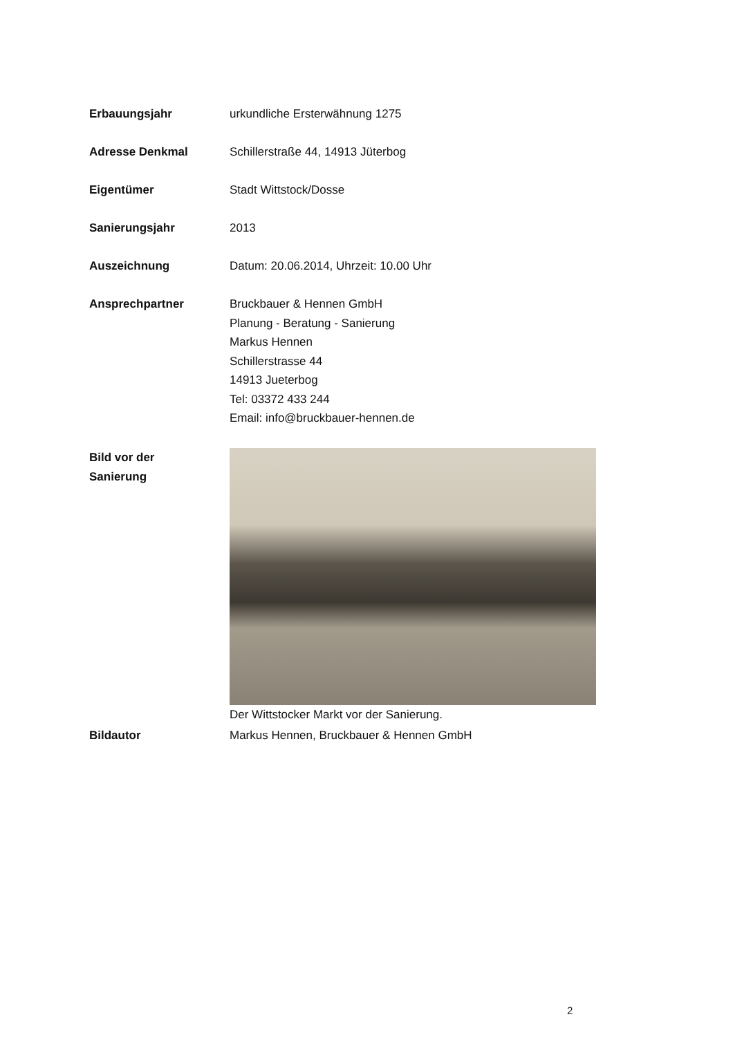Erbauungsjahr urkundliche Ersterwähnung 1275
Adresse Denkmal Schillerstraße 44, 14913 Jüterbog
Eigentümer Stadt Wittstock/Dosse
Sanierungsjahr 2013
Auszeichnung Datum: 20.06.2014, Uhrzeit: 10.00 Uhr
Ansprechpartner Bruckbauer & Hennen GmbH
Planung - Beratung - Sanierung
Markus Hennen
Schillerstrasse 44
14913 Jueterbog
Tel: 03372 433 244
Email: info@bruckbauer-hennen.de
Bild vor der
Sanierung
Der Wittstocker Markt vor der Sanierung.
Bildautor Markus Hennen, Bruckbauer & Hennen GmbH
2